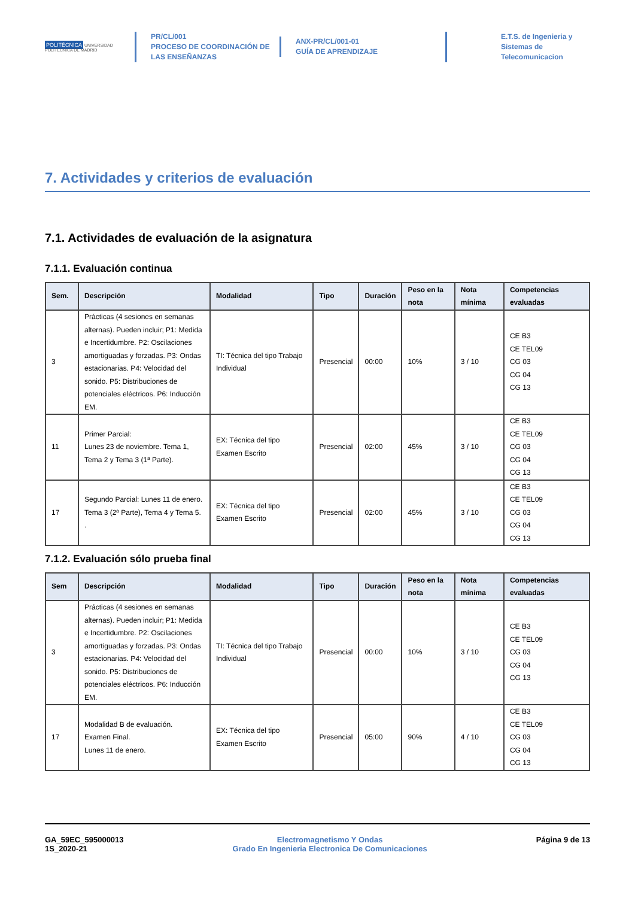POLITÉCNICA UNIVERSIDAD POLITÉCNICA DE MADRID
PR/CL/001
PROCESO DE COORDINACIÓN DE
LAS ENSEÑANZAS
ANX-PR/CL/001-01
GUÍA DE APRENDIZAJE
E.T.S. de Ingenieria y
Sistemas de
Telecomunicacion
7. Actividades y criterios de evaluación
7.1. Actividades de evaluación de la asignatura
7.1.1. Evaluación continua
| Sem. | Descripción | Modalidad | Tipo | Duración | Peso en la nota | Nota mínima | Competencias evaluadas |
| --- | --- | --- | --- | --- | --- | --- | --- |
| 3 | Prácticas (4 sesiones en semanas alternas). Pueden incluir; P1: Medida e Incertidumbre. P2: Oscilaciones amortiguadas y forzadas. P3: Ondas estacionarias. P4: Velocidad del sonido. P5: Distribuciones de potenciales eléctricos. P6: Inducción EM. | TI: Técnica del tipo Trabajo Individual | Presencial | 00:00 | 10% | 3 / 10 | CE B3 CE TEL09 CG 03 CG 04 CG 13 |
| 11 | Primer Parcial: Lunes 23 de noviembre. Tema 1, Tema 2 y Tema 3 (1ª Parte). | EX: Técnica del tipo Examen Escrito | Presencial | 02:00 | 45% | 3 / 10 | CE B3 CE TEL09 CG 03 CG 04 CG 13 |
| 17 | Segundo Parcial: Lunes 11 de enero. Tema 3 (2ª Parte), Tema 4 y Tema 5. . | EX: Técnica del tipo Examen Escrito | Presencial | 02:00 | 45% | 3 / 10 | CE B3 CE TEL09 CG 03 CG 04 CG 13 |
7.1.2. Evaluación sólo prueba final
| Sem | Descripción | Modalidad | Tipo | Duración | Peso en la nota | Nota mínima | Competencias evaluadas |
| --- | --- | --- | --- | --- | --- | --- | --- |
| 3 | Prácticas (4 sesiones en semanas alternas). Pueden incluir; P1: Medida e Incertidumbre. P2: Oscilaciones amortiguadas y forzadas. P3: Ondas estacionarias. P4: Velocidad del sonido. P5: Distribuciones de potenciales eléctricos. P6: Inducción EM. | TI: Técnica del tipo Trabajo Individual | Presencial | 00:00 | 10% | 3 / 10 | CE B3 CE TEL09 CG 03 CG 04 CG 13 |
| 17 | Modalidad B de evaluación. Examen Final. Lunes 11 de enero. | EX: Técnica del tipo Examen Escrito | Presencial | 05:00 | 90% | 4 / 10 | CE B3 CE TEL09 CG 03 CG 04 CG 13 |
GA_59EC_595000013
1S_2020-21
Electromagnetismo Y Ondas
Grado En Ingenieria Electronica De Comunicaciones
Página 9 de 13